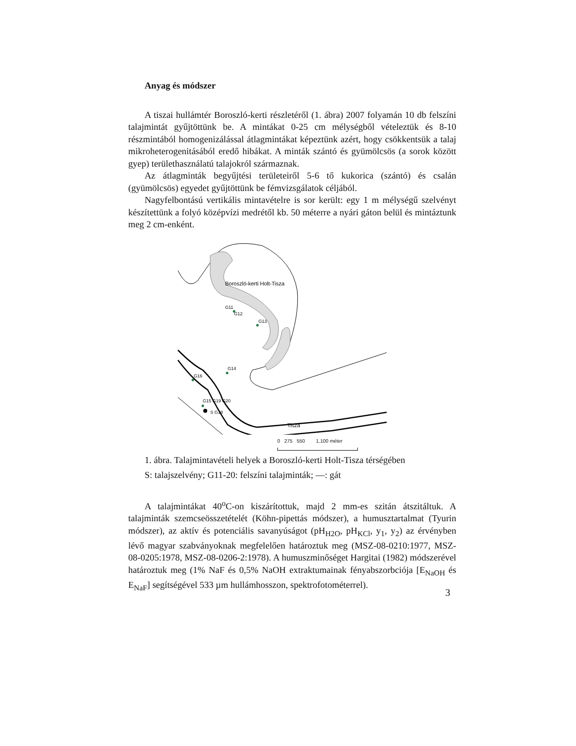Anyag és módszer
A tiszai hullámtér Boroszló-kerti részletéről (1. ábra) 2007 folyamán 10 db felszíni talajmintát gyűjtöttünk be. A mintákat 0-25 cm mélységből vételeztük és 8-10 részmintából homogenizálással átlagmintákat képeztünk azért, hogy csökkentsük a talaj mikroheterogenitásából eredő hibákat. A minták szántó és gyümölcsös (a sorok között gyep) területhasználatú talajokról származnak.
Az átlagminták begyűjtési területeiről 5-6 tő kukorica (szántó) és csalán (gyümölcsös) egyedet gyűjtöttünk be fémvizsgálatok céljából.
Nagyfelbontású vertikális mintavételre is sor került: egy 1 m mélységű szelvényt készítettünk a folyó középvízi medrétől kb. 50 méterre a nyári gáton belül és mintáztunk meg 2 cm-enként.
Boroszló-kerti Holt-Tisza
Tisza
G11
G12
G13
G14
G16
G15 G19 G20
S G18
0 275 550 1,100 méter
1. ábra. Talajmintavételi helyek a Boroszló-kerti Holt-Tisza térségében
S: talajszelvény; G11-20: felszíni talajminták; —: gát
A talajmintákat 40<sup>o</sup>C-on kiszárítottuk, majd 2 mm-es szitán átszitáltuk. A talajminták szemcseösszetételét (Köhn-pipettás módszer), a humusztartalmat (Tyurin módszer), az aktív és potenciális savanyúságot (pH<sub>H2O</sub>, pH<sub>KCl</sub>, y<sub>1</sub>, y<sub>2</sub>) az érvényben lévő magyar szabványoknak megfelelően határoztuk meg (MSZ-08-0210:1977, MSZ-08-0205:1978, MSZ-08-0206-2:1978). A humuszminőséget Hargitai (1982) módszerével határoztuk meg (1% NaF és 0,5% NaOH extraktumainak fényabszorbciója [E<sub>NaOH</sub> és E<sub>NaF</sub>] segítségével 533 µm hullámhosszon, spektrofotométerrel).
3